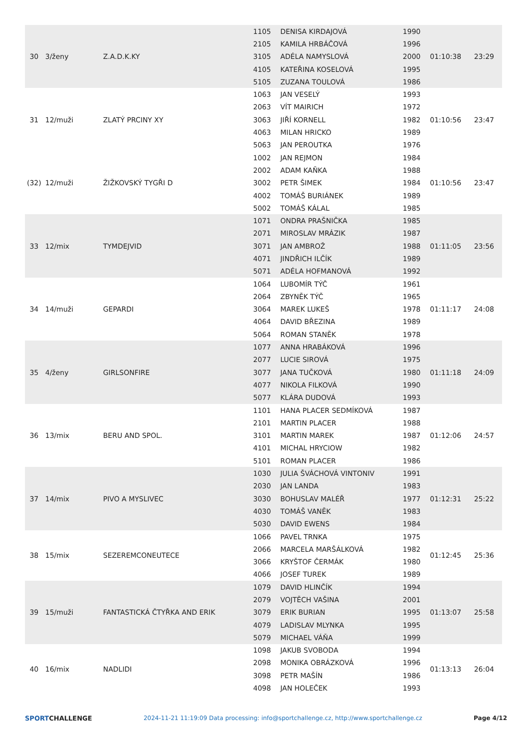| 30 | 3/ženy | Z.A.D.K.KY | 1105 | DENISA KIRDAJOVÁ | 1990 | 01:10:38 | 23:29 |
| | | | 2105 | KAMILA HRBÁČOVÁ | 1996 | | |
| | | | 3105 | ADÉLA NAMYSLOVÁ | 2000 | | |
| | | | 4105 | KATEŘINA KOSELOVÁ | 1995 | | |
| | | | 5105 | ZUZANA TOULOVÁ | 1986 | | |
| 31 | 12/muži | ZLATÝ PRCINY XY | 1063 | JAN VESELÝ | 1993 | 01:10:56 | 23:47 |
| | | | 2063 | VÍT MAIRICH | 1972 | | |
| | | | 3063 | JIŘÍ KORNELL | 1982 | | |
| | | | 4063 | MILAN HRICKO | 1989 | | |
| | | | 5063 | JAN PEROUTKA | 1976 | | |
| (32) | 12/muži | ŽIŽKOVSKÝ TYGŘI D | 1002 | JAN REJMON | 1984 | 01:10:56 | 23:47 |
| | | | 2002 | ADAM KAŇKA | 1988 | | |
| | | | 3002 | PETR ŠIMEK | 1984 | | |
| | | | 4002 | TOMÁŠ BURIÁNEK | 1989 | | |
| | | | 5002 | TOMÁŠ KÁLAL | 1985 | | |
| 33 | 12/mix | TYMDEJVID | 1071 | ONDRA PRAŠNIČKA | 1985 | 01:11:05 | 23:56 |
| | | | 2071 | MIROSLAV MRÁZIK | 1987 | | |
| | | | 3071 | JAN AMBROŽ | 1988 | | |
| | | | 4071 | JINDŘICH ILČÍK | 1989 | | |
| | | | 5071 | ADÉLA HOFMANOVÁ | 1992 | | |
| 34 | 14/muži | GEPARDI | 1064 | LUBOMÍR TÝČ | 1961 | 01:11:17 | 24:08 |
| | | | 2064 | ZBYNĚK TÝČ | 1965 | | |
| | | | 3064 | MAREK LUKEŠ | 1978 | | |
| | | | 4064 | DAVID BŘEZINA | 1989 | | |
| | | | 5064 | ROMAN STANĚK | 1978 | | |
| 35 | 4/ženy | GIRLSONFIRE | 1077 | ANNA HRABÁKOVÁ | 1996 | 01:11:18 | 24:09 |
| | | | 2077 | LUCIE SIROVÁ | 1975 | | |
| | | | 3077 | JANA TUČKOVÁ | 1980 | | |
| | | | 4077 | NIKOLA FILKOVÁ | 1990 | | |
| | | | 5077 | KLÁRA DUDOVÁ | 1993 | | |
| 36 | 13/mix | BERU AND SPOL. | 1101 | HANA PLACER SEDMÍKOVÁ | 1987 | 01:12:06 | 24:57 |
| | | | 2101 | MARTIN PLACER | 1988 | | |
| | | | 3101 | MARTIN MAREK | 1987 | | |
| | | | 4101 | MICHAL HRYCIOW | 1982 | | |
| | | | 5101 | ROMAN PLACER | 1986 | | |
| 37 | 14/mix | PIVO A MYSLIVEC | 1030 | JULIA ŠVÁCHOVÁ VINTONIV | 1991 | 01:12:31 | 25:22 |
| | | | 2030 | JAN LANDA | 1983 | | |
| | | | 3030 | BOHUSLAV MALÉŘ | 1977 | | |
| | | | 4030 | TOMÁŠ VANĚK | 1983 | | |
| | | | 5030 | DAVID EWENS | 1984 | | |
| 38 | 15/mix | SEZEREMCONEUTECE | 1066 | PAVEL TRNKA | 1975 | 01:12:45 | 25:36 |
| | | | 2066 | MARCELA MARŠÁLKOVÁ | 1982 | | |
| | | | 3066 | KRYŠTOF ČERMÁK | 1980 | | |
| | | | 4066 | JOSEF TUREK | 1989 | | |
| 39 | 15/muži | FANTASTICKÁ ČTYŘKA AND ERIK | 1079 | DAVID HLINČÍK | 1994 | 01:13:07 | 25:58 |
| | | | 2079 | VOJTĚCH VAŠINA | 2001 | | |
| | | | 3079 | ERIK BURIAN | 1995 | | |
| | | | 4079 | LADISLAV MLYNKA | 1995 | | |
| | | | 5079 | MICHAEL VÁŇA | 1999 | | |
| 40 | 16/mix | NADLIDI | 1098 | JAKUB SVOBODA | 1994 | 01:13:13 | 26:04 |
| | | | 2098 | MONIKA OBRÁZKOVÁ | 1996 | | |
| | | | 3098 | PETR MAŠÍN | 1986 | | |
| | | | 4098 | JAN HOLEČEK | 1993 | | |
SPORTCHALLENGE 2024-11-21 11:19:09 Data processing: info@sportchallenge.cz, http://www.sportchallenge.cz
Page 4/12